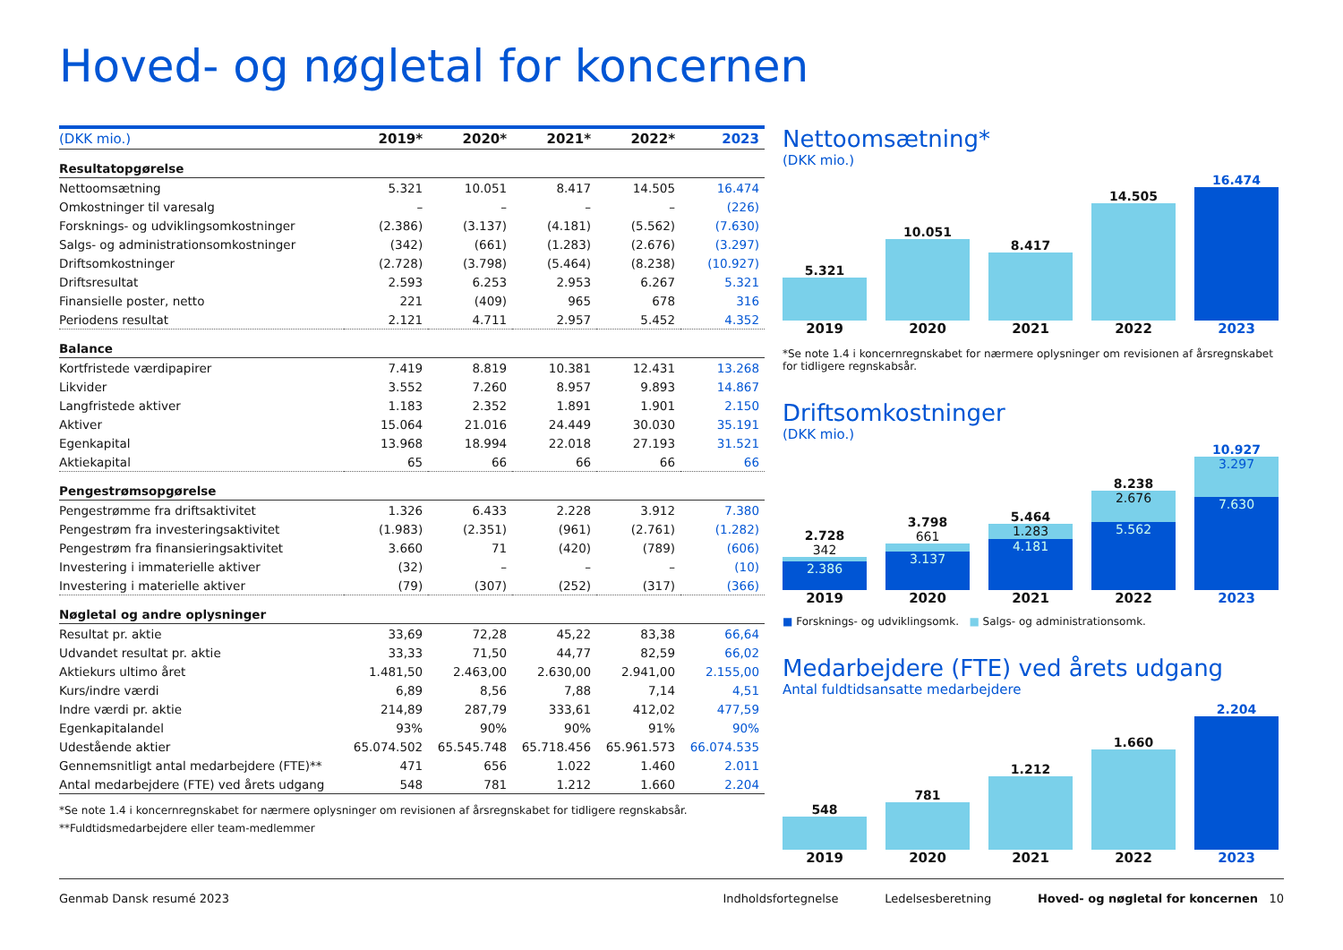Hoved- og nøgletal for koncernen
| (DKK mio.) | 2019* | 2020* | 2021* | 2022* | 2023 |
| --- | --- | --- | --- | --- | --- |
| Resultatopgørelse | | | | | |
| Nettoomsætning | 5.321 | 10.051 | 8.417 | 14.505 | 16.474 |
| Omkostninger til varesalg | – | – | – | – | (226) |
| Forsknings- og udviklingsomkostninger | (2.386) | (3.137) | (4.181) | (5.562) | (7.630) |
| Salgs- og administrationsomkostninger | (342) | (661) | (1.283) | (2.676) | (3.297) |
| Driftsomkostninger | (2.728) | (3.798) | (5.464) | (8.238) | (10.927) |
| Driftsresultat | 2.593 | 6.253 | 2.953 | 6.267 | 5.321 |
| Finansielle poster, netto | 221 | (409) | 965 | 678 | 316 |
| Periodens resultat | 2.121 | 4.711 | 2.957 | 5.452 | 4.352 |
| Balance | | | | | |
| Kortfristede værdipapirer | 7.419 | 8.819 | 10.381 | 12.431 | 13.268 |
| Likvider | 3.552 | 7.260 | 8.957 | 9.893 | 14.867 |
| Langfristede aktiver | 1.183 | 2.352 | 1.891 | 1.901 | 2.150 |
| Aktiver | 15.064 | 21.016 | 24.449 | 30.030 | 35.191 |
| Egenkapital | 13.968 | 18.994 | 22.018 | 27.193 | 31.521 |
| Aktiekapital | 65 | 66 | 66 | 66 | 66 |
| Pengestrømsopgørelse | | | | | |
| Pengestrømme fra driftsaktivitet | 1.326 | 6.433 | 2.228 | 3.912 | 7.380 |
| Pengestrøm fra investeringsaktivitet | (1.983) | (2.351) | (961) | (2.761) | (1.282) |
| Pengestrøm fra finansieringsaktivitet | 3.660 | 71 | (420) | (789) | (606) |
| Investering i immaterielle aktiver | (32) | – | – | – | (10) |
| Investering i materielle aktiver | (79) | (307) | (252) | (317) | (366) |
| Nøgletal og andre oplysninger | | | | | |
| Resultat pr. aktie | 33,69 | 72,28 | 45,22 | 83,38 | 66,64 |
| Udvandet resultat pr. aktie | 33,33 | 71,50 | 44,77 | 82,59 | 66,02 |
| Aktiekurs ultimo året | 1.481,50 | 2.463,00 | 2.630,00 | 2.941,00 | 2.155,00 |
| Kurs/indre værdi | 6,89 | 8,56 | 7,88 | 7,14 | 4,51 |
| Indre værdi pr. aktie | 214,89 | 287,79 | 333,61 | 412,02 | 477,59 |
| Egenkapitalandel | 93% | 90% | 90% | 91% | 90% |
| Udestående aktier | 65.074.502 | 65.545.748 | 65.718.456 | 65.961.573 | 66.074.535 |
| Gennemsnitligt antal medarbejdere (FTE)** | 471 | 656 | 1.022 | 1.460 | 2.011 |
| Antal medarbejdere (FTE) ved årets udgang | 548 | 781 | 1.212 | 1.660 | 2.204 |
*Se note 1.4 i koncernregnskabet for nærmere oplysninger om revisionen af årsregnskabet for tidligere regnskabsår.
**Fuldtidsmedarbejdere eller team-medlemmer
Nettoomsætning*
(DKK mio.)
5.321
10.051
8.417
14.505
16.474
2019 2020 2021 2022 2023
*Se note 1.4 i koncernregnskabet for nærmere oplysninger om revisionen af årsregnskabet for tidligere regnskabsår.
Driftsomkostninger
(DKK mio.)
2.728
342
2.386
3.798
661
3.137
5.464
1.283
4.181
8.238
2.676
5.562
10.927
3.297
7.630
2019 2020 2021 2022 2023
■ Forsknings- og udviklingsomk. ■ Salgs- og administrationsomk.
Medarbejdere (FTE) ved årets udgang
Antal fuldtidsansatte medarbejdere
548
781
1.212
1.660
2.204
2019 2020 2021 2022 2023
Genmab Dansk resumé 2023 Indholdsfortegnelse Ledelsesberetning Hoved- og nøgletal for koncernen 10